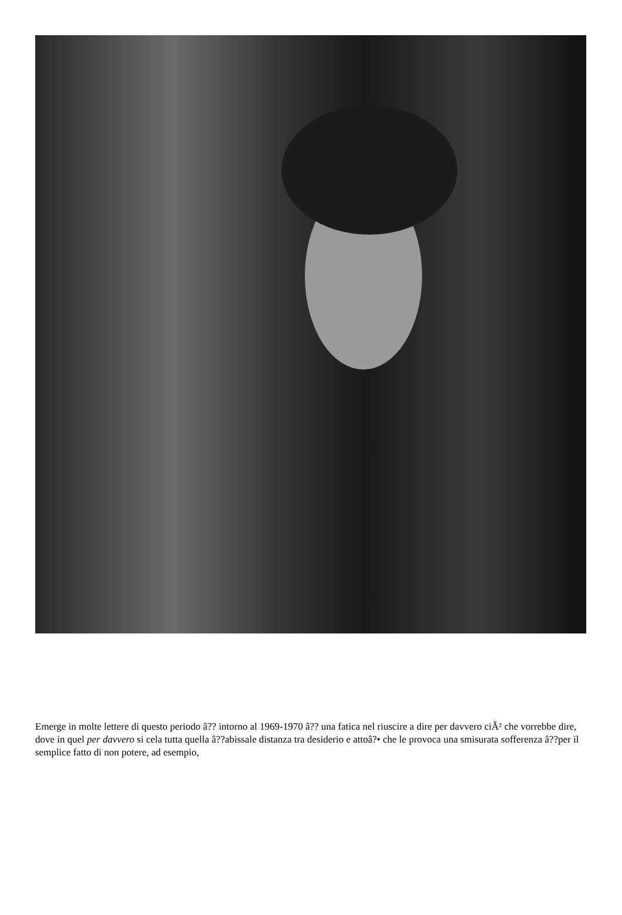Emerge in molte lettere di questo periodo â?? intorno al 1969-1970 â?? una fatica nel riuscire a dire per davvero ciÃ² che vorrebbe dire, dove in quel per davvero si cela tutta quella â??abissale distanza tra desiderio e attoâ?• che le provoca una smisurata sofferenza â??per il semplice fatto di non potere, ad esempio,